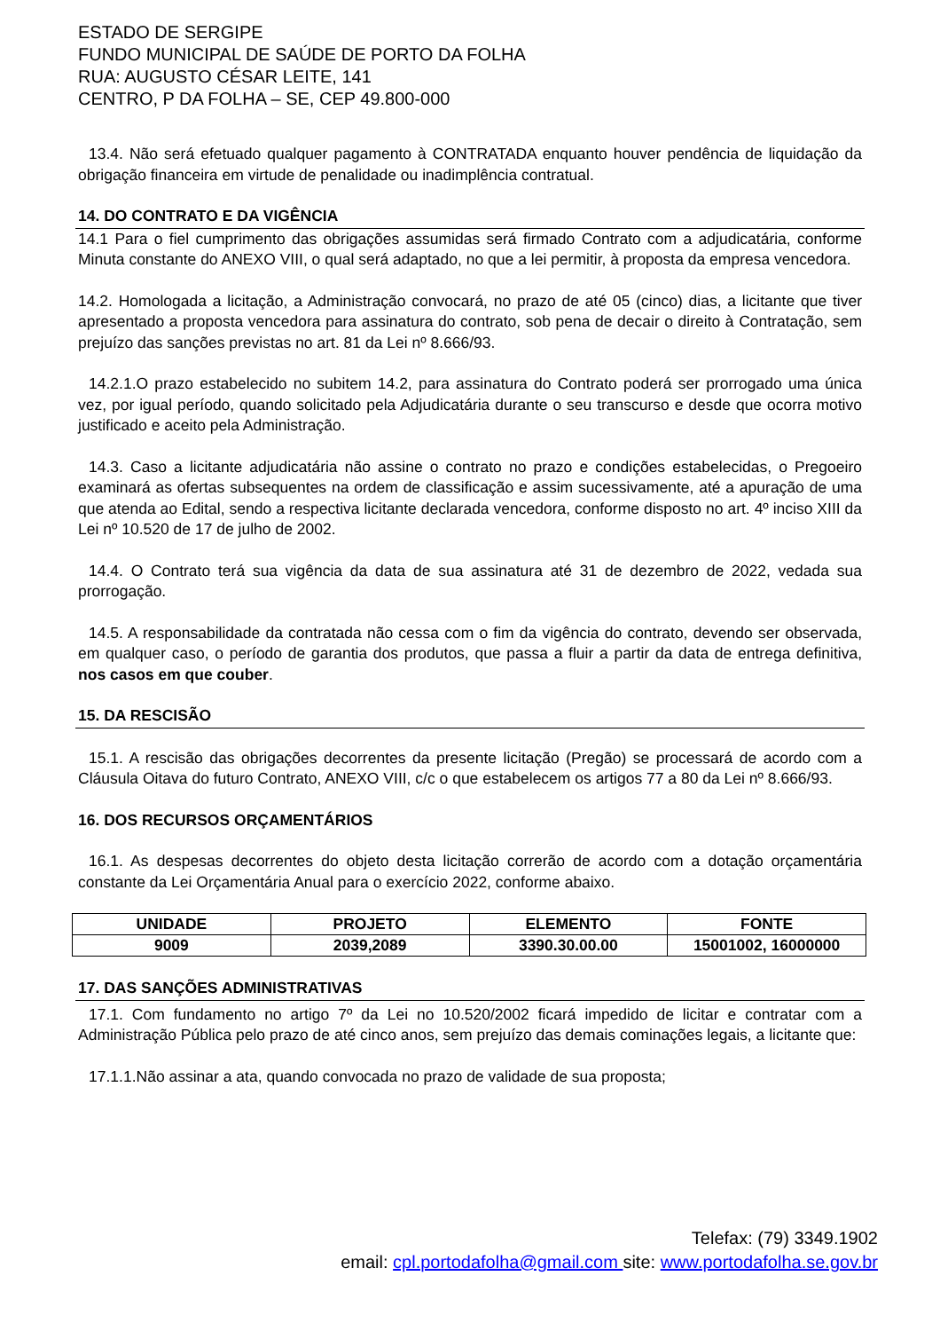ESTADO DE SERGIPE
FUNDO MUNICIPAL DE SAÚDE DE PORTO DA FOLHA
RUA: AUGUSTO CÉSAR LEITE, 141
CENTRO, P DA FOLHA – SE, CEP 49.800-000
13.4. Não será efetuado qualquer pagamento à CONTRATADA enquanto houver pendência de liquidação da obrigação financeira em virtude de penalidade ou inadimplência contratual.
14. DO CONTRATO E DA VIGÊNCIA
14.1 Para o fiel cumprimento das obrigações assumidas será firmado Contrato com a adjudicatária, conforme Minuta constante do ANEXO VIII, o qual será adaptado, no que a lei permitir, à proposta da empresa vencedora.
14.2. Homologada a licitação, a Administração convocará, no prazo de até 05 (cinco) dias, a licitante que tiver apresentado a proposta vencedora para assinatura do contrato, sob pena de decair o direito à Contratação, sem prejuízo das sanções previstas no art. 81 da Lei nº 8.666/93.
14.2.1.O prazo estabelecido no subitem 14.2, para assinatura do Contrato poderá ser prorrogado uma única vez, por igual período, quando solicitado pela Adjudicatária durante o seu transcurso e desde que ocorra motivo justificado e aceito pela Administração.
14.3. Caso a licitante adjudicatária não assine o contrato no prazo e condições estabelecidas, o Pregoeiro examinará as ofertas subsequentes na ordem de classificação e assim sucessivamente, até a apuração de uma que atenda ao Edital, sendo a respectiva licitante declarada vencedora, conforme disposto no art. 4º inciso XIII da Lei nº 10.520 de 17 de julho de 2002.
14.4. O Contrato terá sua vigência da data de sua assinatura até 31 de dezembro de 2022, vedada sua prorrogação.
14.5. A responsabilidade da contratada não cessa com o fim da vigência do contrato, devendo ser observada, em qualquer caso, o período de garantia dos produtos, que passa a fluir a partir da data de entrega definitiva, nos casos em que couber.
15. DA RESCISÃO
15.1. A rescisão das obrigações decorrentes da presente licitação (Pregão) se processará de acordo com a Cláusula Oitava do futuro Contrato, ANEXO VIII, c/c o que estabelecem os artigos 77 a 80 da Lei nº 8.666/93.
16. DOS RECURSOS ORÇAMENTÁRIOS
16.1. As despesas decorrentes do objeto desta licitação correrão de acordo com a dotação orçamentária constante da Lei Orçamentária Anual para o exercício 2022, conforme abaixo.
| UNIDADE | PROJETO | ELEMENTO | FONTE |
| --- | --- | --- | --- |
| 9009 | 2039,2089 | 3390.30.00.00 | 15001002, 16000000 |
17. DAS SANÇÕES ADMINISTRATIVAS
17.1. Com fundamento no artigo 7º da Lei no 10.520/2002 ficará impedido de licitar e contratar com a Administração Pública pelo prazo de até cinco anos, sem prejuízo das demais cominações legais, a licitante que:
17.1.1.Não assinar a ata, quando convocada no prazo de validade de sua proposta;
Telefax: (79) 3349.1902
email: cpl.portodafolha@gmail.com site: www.portodafolha.se.gov.br